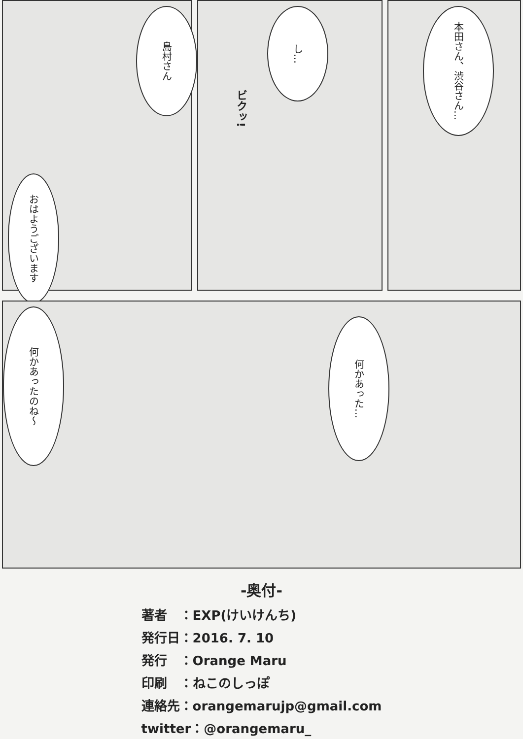島村さん
おはようございます
し…
ビクッ!
本田さん、渋谷さん…
何かあったのね～
何かあった…
-奥付-
著者　：EXP(けいけんち)
発行日：2016. 7. 10
発行　：Orange Maru
印刷　：ねこのしっぽ
連絡先：orangemarujp@gmail.com
twitter：@orangemaru_